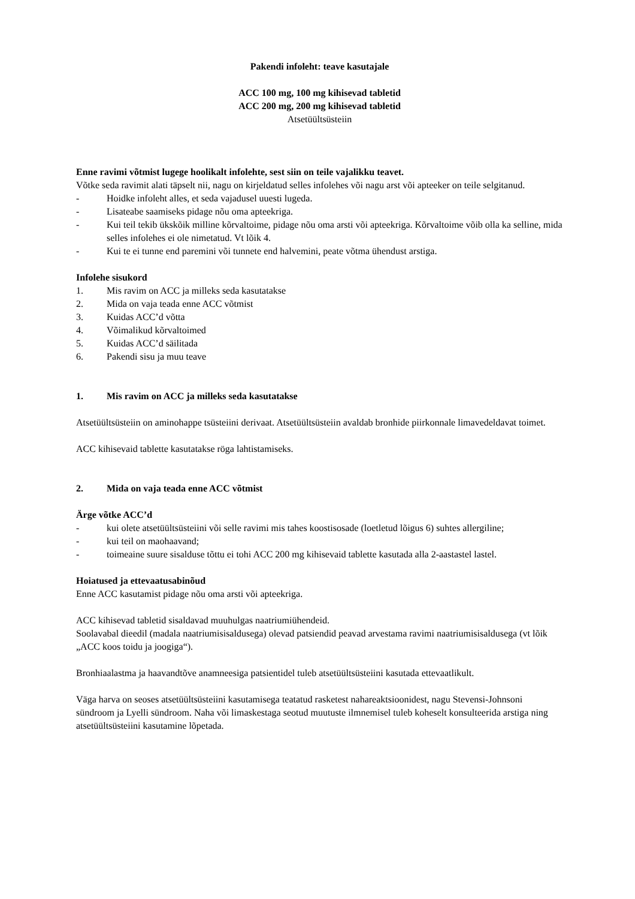Pakendi infoleht: teave kasutajale
ACC 100 mg, 100 mg kihisevad tabletid
ACC 200 mg, 200 mg kihisevad tabletid
Atsetüültsüsteiin
Enne ravimi võtmist lugege hoolikalt infolehte, sest siin on teile vajalikku teavet.
Võtke seda ravimit alati täpselt nii, nagu on kirjeldatud selles infolehes või nagu arst või apteeker on teile selgitanud.
- Hoidke infoleht alles, et seda vajadusel uuesti lugeda.
- Lisateabe saamiseks pidage nõu oma apteekriga.
- Kui teil tekib ükskõik milline kõrvaltoime, pidage nõu oma arsti või apteekriga. Kõrvaltoime võib olla ka selline, mida selles infolehes ei ole nimetatud. Vt lõik 4.
- Kui te ei tunne end paremini või tunnete end halvemini, peate võtma ühendust arstiga.
Infolehe sisukord
1. Mis ravim on ACC ja milleks seda kasutatakse
2. Mida on vaja teada enne ACC võtmist
3. Kuidas ACC’d võtta
4. Võimalikud kõrvaltoimed
5. Kuidas ACC’d säilitada
6. Pakendi sisu ja muu teave
1. Mis ravim on ACC ja milleks seda kasutatakse
Atsetüültsüsteiin on aminohappe tsüsteiini derivaat. Atsetüültsüsteiin avaldab bronhide piirkonnale limavedeldavat toimet.
ACC kihisevaid tablette kasutatakse röga lahtistamiseks.
2. Mida on vaja teada enne ACC võtmist
Ärge võtke ACC’d
- kui olete atsetüültsüsteiini või selle ravimi mis tahes koostisosade (loetletud lõigus 6) suhtes allergiline;
- kui teil on maohaavand;
- toimeaine suure sisalduse tõttu ei tohi ACC 200 mg kihisevaid tablette kasutada alla 2-aastastel lastel.
Hoiatused ja ettevaatusabinõud
Enne ACC kasutamist pidage nõu oma arsti või apteekriga.
ACC kihisevad tabletid sisaldavad muuhulgas naatriumiühendeid.
Soolavabal dieedil (madala naatriumisisaldusega) olevad patsiendid peavad arvestama ravimi naatriumisisaldusega (vt lõik „ACC koos toidu ja joogiga“).
Bronhiaalastma ja haavandtõve anamneesiga patsientidel tuleb atsetüültsüsteiini kasutada ettevaatlikult.
Väga harva on seoses atsetüültsüsteiini kasutamisega teatatud rasketest nahareaktsioonidest, nagu Stevensi-Johnsoni sündroom ja Lyelli sündroom. Naha või limaskestaga seotud muutuste ilmnemisel tuleb koheselt konsulteerida arstiga ning atsetüültsüsteiini kasutamine lõpetada.